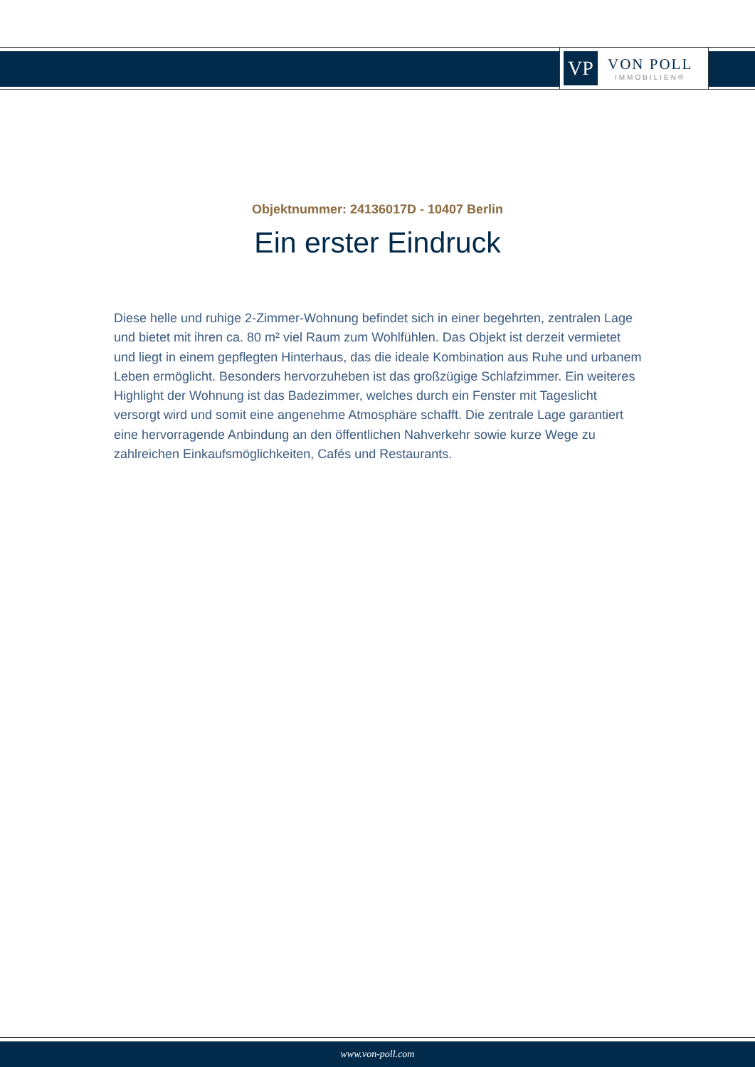VP
VON POLL
IMMOBILIEN®
Objektnummer: 24136017D - 10407 Berlin
Ein erster Eindruck
Diese helle und ruhige 2-Zimmer-Wohnung befindet sich in einer begehrten, zentralen Lage und bietet mit ihren ca. 80 m² viel Raum zum Wohlfühlen. Das Objekt ist derzeit vermietet und liegt in einem gepflegten Hinterhaus, das die ideale Kombination aus Ruhe und urbanem Leben ermöglicht. Besonders hervorzuheben ist das großzügige Schlafzimmer. Ein weiteres Highlight der Wohnung ist das Badezimmer, welches durch ein Fenster mit Tageslicht versorgt wird und somit eine angenehme Atmosphäre schafft. Die zentrale Lage garantiert eine hervorragende Anbindung an den öffentlichen Nahverkehr sowie kurze Wege zu zahlreichen Einkaufsmöglichkeiten, Cafés und Restaurants.
www.von-poll.com